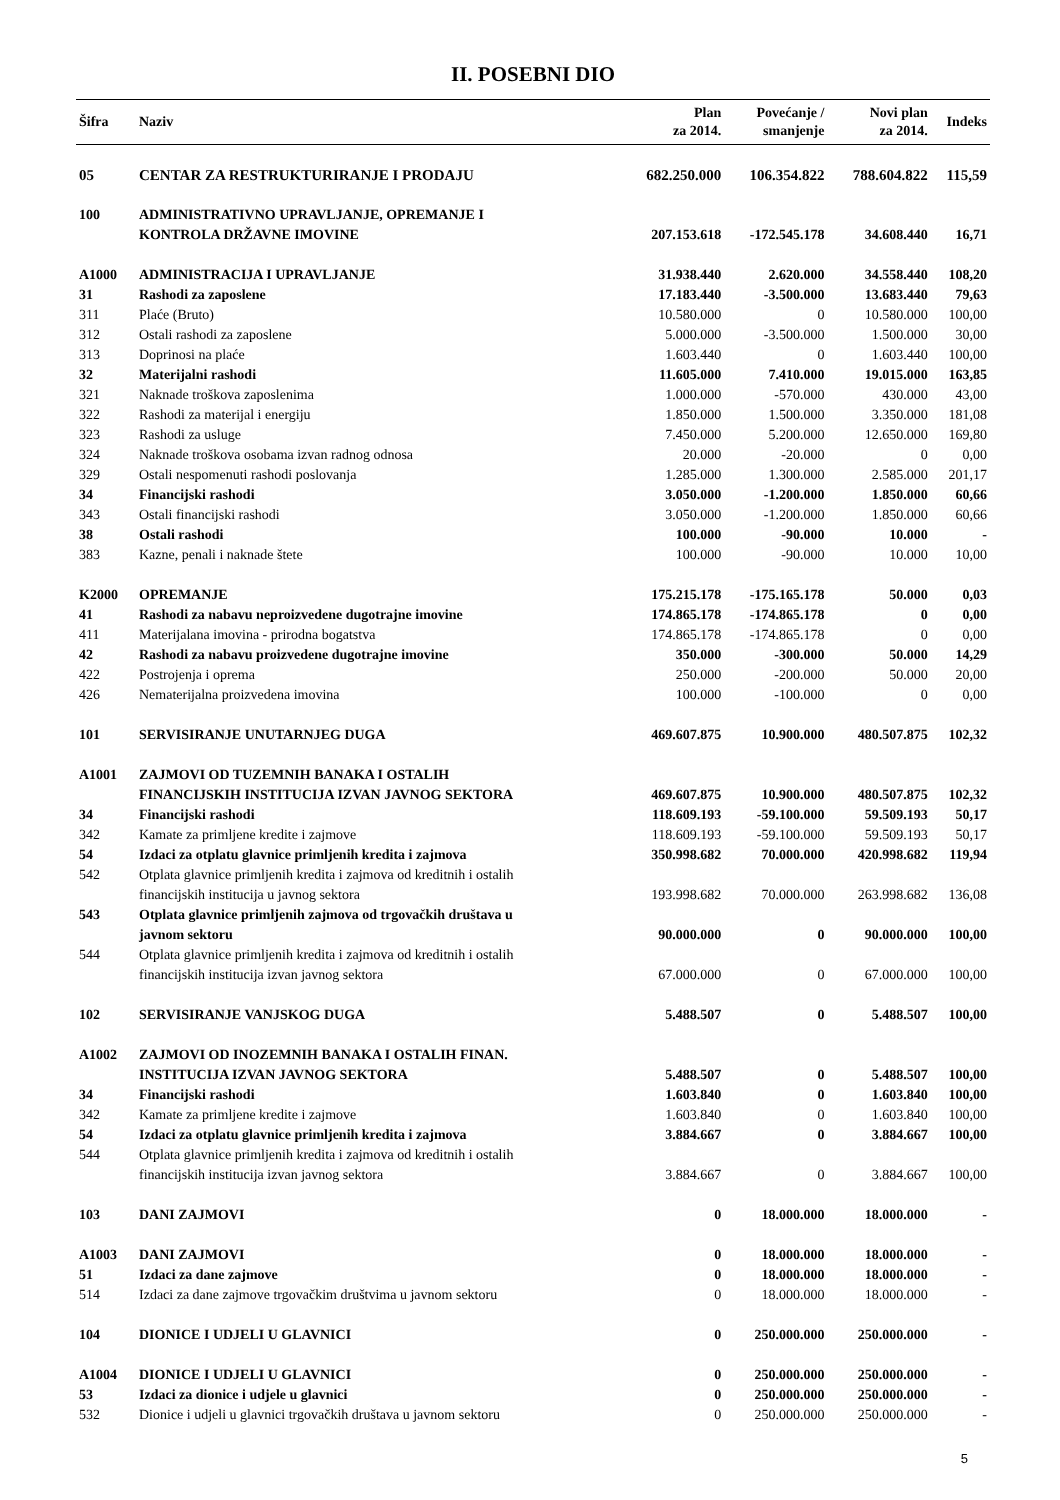II. POSEBNI DIO
| Šifra | Naziv | Plan za 2014. | Povećanje / smanjenje | Novi plan za 2014. | Indeks |
| --- | --- | --- | --- | --- | --- |
| 05 | CENTAR ZA RESTRUKTURIRANJE I PRODAJU | 682.250.000 | 106.354.822 | 788.604.822 | 115,59 |
| 100 | ADMINISTRATIVNO UPRAVLJANJE, OPREMANJE I KONTROLA DRŽAVNE IMOVINE | 207.153.618 | -172.545.178 | 34.608.440 | 16,71 |
| A1000 | ADMINISTRACIJA I UPRAVLJANJE | 31.938.440 | 2.620.000 | 34.558.440 | 108,20 |
| 31 | Rashodi za zaposlene | 17.183.440 | -3.500.000 | 13.683.440 | 79,63 |
| 311 | Plaće (Bruto) | 10.580.000 | 0 | 10.580.000 | 100,00 |
| 312 | Ostali rashodi za zaposlene | 5.000.000 | -3.500.000 | 1.500.000 | 30,00 |
| 313 | Doprinosi na plaće | 1.603.440 | 0 | 1.603.440 | 100,00 |
| 32 | Materijalni rashodi | 11.605.000 | 7.410.000 | 19.015.000 | 163,85 |
| 321 | Naknade troškova zaposlenima | 1.000.000 | -570.000 | 430.000 | 43,00 |
| 322 | Rashodi za materijal i energiju | 1.850.000 | 1.500.000 | 3.350.000 | 181,08 |
| 323 | Rashodi za usluge | 7.450.000 | 5.200.000 | 12.650.000 | 169,80 |
| 324 | Naknade troškova osobama izvan radnog odnosa | 20.000 | -20.000 | 0 | 0,00 |
| 329 | Ostali nespomenuti rashodi poslovanja | 1.285.000 | 1.300.000 | 2.585.000 | 201,17 |
| 34 | Financijski rashodi | 3.050.000 | -1.200.000 | 1.850.000 | 60,66 |
| 343 | Ostali financijski rashodi | 3.050.000 | -1.200.000 | 1.850.000 | 60,66 |
| 38 | Ostali rashodi | 100.000 | -90.000 | 10.000 | - |
| 383 | Kazne, penali i naknade štete | 100.000 | -90.000 | 10.000 | 10,00 |
| K2000 | OPREMANJE | 175.215.178 | -175.165.178 | 50.000 | 0,03 |
| 41 | Rashodi za nabavu neproizvedene dugotrajne imovine | 174.865.178 | -174.865.178 | 0 | 0,00 |
| 411 | Materijalana imovina - prirodna bogatstva | 174.865.178 | -174.865.178 | 0 | 0,00 |
| 42 | Rashodi za nabavu proizvedene dugotrajne imovine | 350.000 | -300.000 | 50.000 | 14,29 |
| 422 | Postrojenja i oprema | 250.000 | -200.000 | 50.000 | 20,00 |
| 426 | Nematerijalna proizvedena imovina | 100.000 | -100.000 | 0 | 0,00 |
| 101 | SERVISIRANJE UNUTARNJEG DUGA | 469.607.875 | 10.900.000 | 480.507.875 | 102,32 |
| A1001 | ZAJMOVI OD TUZEMNIH BANAKA I OSTALIH FINANCIJSKIH INSTITUCIJA IZVAN JAVNOG SEKTORA | 469.607.875 | 10.900.000 | 480.507.875 | 102,32 |
| 34 | Financijski rashodi | 118.609.193 | -59.100.000 | 59.509.193 | 50,17 |
| 342 | Kamate za primljene kredite i zajmove | 118.609.193 | -59.100.000 | 59.509.193 | 50,17 |
| 54 | Izdaci za otplatu glavnice primljenih kredita i zajmova | 350.998.682 | 70.000.000 | 420.998.682 | 119,94 |
| 542 | Otplata glavnice primljenih kredita i zajmova od kreditnih i ostalih financijskih institucija u javnog sektora | 193.998.682 | 70.000.000 | 263.998.682 | 136,08 |
| 543 | Otplata glavnice primljenih zajmova od trgovačkih društava u javnom sektoru | 90.000.000 | 0 | 90.000.000 | 100,00 |
| 544 | Otplata glavnice primljenih kredita i zajmova od kreditnih i ostalih financijskih institucija izvan javnog sektora | 67.000.000 | 0 | 67.000.000 | 100,00 |
| 102 | SERVISIRANJE VANJSKOG DUGA | 5.488.507 | 0 | 5.488.507 | 100,00 |
| A1002 | ZAJMOVI OD INOZEMNIH BANAKA I OSTALIH FINAN. INSTITUCIJA IZVAN JAVNOG SEKTORA | 5.488.507 | 0 | 5.488.507 | 100,00 |
| 34 | Financijski rashodi | 1.603.840 | 0 | 1.603.840 | 100,00 |
| 342 | Kamate za primljene kredite i zajmove | 1.603.840 | 0 | 1.603.840 | 100,00 |
| 54 | Izdaci za otplatu glavnice primljenih kredita i zajmova | 3.884.667 | 0 | 3.884.667 | 100,00 |
| 544 | Otplata glavnice primljenih kredita i zajmova od kreditnih i ostalih financijskih institucija izvan javnog sektora | 3.884.667 | 0 | 3.884.667 | 100,00 |
| 103 | DANI ZAJMOVI | 0 | 18.000.000 | 18.000.000 | - |
| A1003 | DANI ZAJMOVI | 0 | 18.000.000 | 18.000.000 | - |
| 51 | Izdaci za dane zajmove | 0 | 18.000.000 | 18.000.000 | - |
| 514 | Izdaci za dane zajmove trgovačkim društvima u javnom sektoru | 0 | 18.000.000 | 18.000.000 | - |
| 104 | DIONICE I UDJELI U GLAVNICI | 0 | 250.000.000 | 250.000.000 | - |
| A1004 | DIONICE I UDJELI U GLAVNICI | 0 | 250.000.000 | 250.000.000 | - |
| 53 | Izdaci za dionice i udjele u glavnici | 0 | 250.000.000 | 250.000.000 | - |
| 532 | Dionice i udjeli u glavnici trgovačkih društava u javnom sektoru | 0 | 250.000.000 | 250.000.000 | - |
5